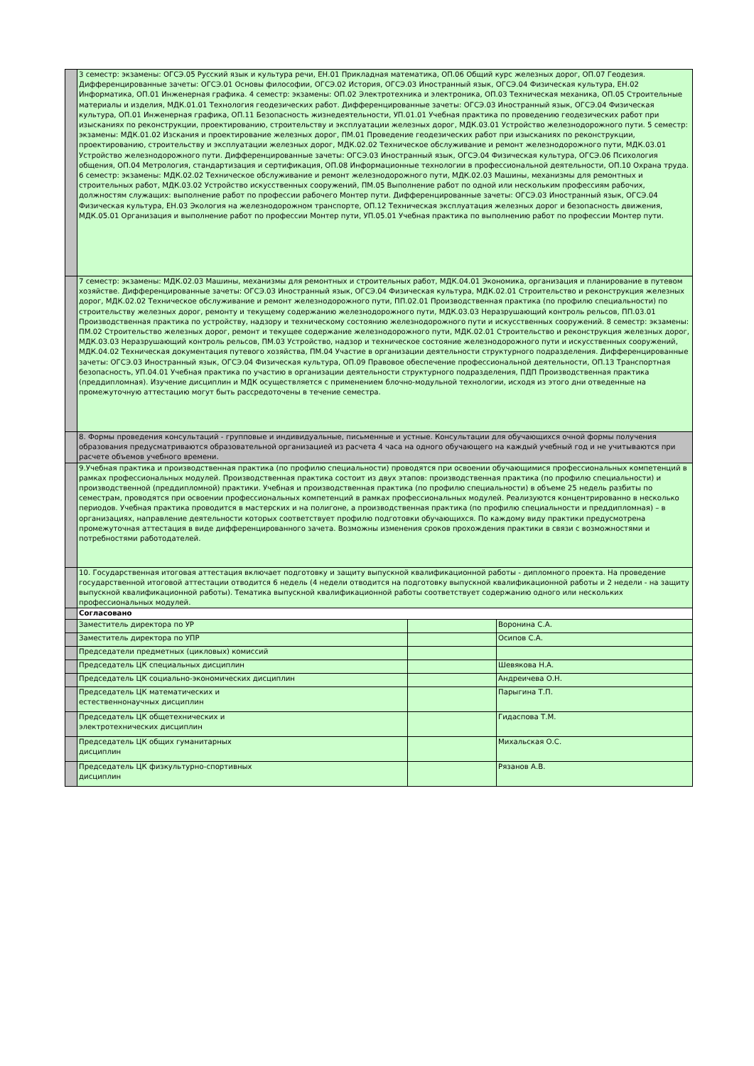| | 3 семестр: экзамены: ОГСЭ.05 Русский язык и культура речи, ЕН.01 Прикладная математика, ОП.06 Общий курс железных дорог, ОП.07 Геодезия. Дифференцированные зачеты: ОГСЭ.01 Основы философии, ОГСЭ.02 История, ОГСЭ.03 Иностранный язык, ОГСЭ.04 Физическая культура, ЕН.02 Информатика, ОП.01 Инженерная графика. 4 семестр: экзамены: ОП.02 Электротехника и электроника, ОП.03 Техническая механика, ОП.05 Строительные материалы и изделия, МДК.01.01 Технология геодезических работ. Дифференцированные зачеты: ОГСЭ.03 Иностранный язык, ОГСЭ.04 Физическая культура, ОП.01 Инженерная графика, ОП.11 Безопасность жизнедеятельности, УП.01.01 Учебная практика по проведению геодезических работ при изысканиях по реконструкции, проектированию, строительству и эксплуатации железных дорог, МДК.03.01 Устройство железнодорожного пути. 5 семестр: экзамены: МДК.01.02 Изскания и проектирование железных дорог, ПМ.01 Проведение геодезических работ при изысканиях по реконструкции, проектированию, строительству и эксплуатации железных дорог, МДК.02.02 Техническое обслуживание и ремонт железнодорожного пути, МДК.03.01 Устройство железнодорожного пути. Дифференцированные зачеты: ОГСЭ.03 Иностранный язык, ОГСЭ.04 Физическая культура, ОГСЭ.06 Психология общения, ОП.04 Метрология, стандартизация и сертификация, ОП.08 Информационные технологии в профессиональной деятельности, ОП.10 Охрана труда. 6 семестр: экзамены: МДК.02.02 Техническое обслуживание и ремонт железнодорожного пути, МДК.02.03 Машины, механизмы для ремонтных и строительных работ, МДК.03.02 Устройство искусственных сооружений, ПМ.05 Выполнение работ по одной или нескольким профессиям рабочих, должностям служащих: выполнение работ по профессии рабочего Монтер пути. Дифференцированные зачеты: ОГСЭ.03 Иностранный язык, ОГСЭ.04 Физическая культура, ЕН.03 Экология на железнодорожном транспорте, ОП.12 Техническая эксплуатация железных дорог и безопасность движения, МДК.05.01 Организация и выполнение работ по профессии Монтер пути, УП.05.01 Учебная практика по выполнению работ по профессии Монтер пути. | | |
| | 7 семестр: экзамены: МДК.02.03 Машины, механизмы для ремонтных и строительных работ, МДК.04.01 Экономика, организация и планирование в путевом хозяйстве. Дифференцированные зачеты: ОГСЭ.03 Иностранный язык, ОГСЭ.04 Физическая культура, МДК.02.01 Строительство и реконструкция железных дорог, МДК.02.02 Техническое обслуживание и ремонт железнодорожного пути, ПП.02.01 Производственная практика (по профилю специальности) по строительству железных дорог, ремонту и текущему содержанию железнодорожного пути, МДК.03.03 Неразрушающий контроль рельсов, ПП.03.01 Производственная практика по устройству, надзору и техническому состоянию железнодорожного пути и искусственных сооружений. 8 семестр: экзамены: ПМ.02 Строительство железных дорог, ремонт и текущее содержание железнодорожного пути, МДК.02.01 Строительство и реконструкция железных дорог, МДК.03.03 Неразрушающий контроль рельсов, ПМ.03 Устройство, надзор и техническое состояние железнодорожного пути и искусственных сооружений, МДК.04.02 Техническая документация путевого хозяйства, ПМ.04 Участие в организации деятельности структурного подразделения. Дифференцированные зачеты: ОГСЭ.03 Иностранный язык, ОГСЭ.04 Физическая культура, ОП.09 Правовое обеспечение профессиональной деятельности, ОП.13 Транспортная безопасность, УП.04.01 Учебная практика по участию в организации деятельности структурного подразделения, ПДП Производственная практика (преддипломная). Изучение дисциплин и МДК осуществляется с применением блочно-модульной технологии, исходя из этого дни отведенные на промежуточную аттестацию могут быть рассредоточены в течение семестра. | | |
| | 8. Формы проведения консультаций - групповые и индивидуальные, письменные и устные. Консультации для обучающихся очной формы получения образования предусматриваются образовательной организацией из расчета 4 часа на одного обучающего на каждый учебный год и не учитываются при расчете объемов учебного времени. | | |
| | 9.Учебная практика и производственная практика (по профилю специальности) проводятся при освоении обучающимися профессиональных компетенций в рамках профессиональных модулей. Производственная практика состоит из двух этапов: производственная практика (по профилю специальности) и производственной (преддипломной) практики. Учебная и производственная практика (по профилю специальности) в объеме 25 недель разбиты по семестрам, проводятся при освоении профессиональных компетенций в рамках профессиональных модулей. Реализуются концентрированно в несколько периодов. Учебная практика проводится в мастерских и на полигоне, а производственная практика (по профилю специальности и преддипломная) – в организациях, направление деятельности которых соответствует профилю подготовки обучающихся. По каждому виду практики предусмотрена промежуточная аттестация в виде дифференцированного зачета. Возможны изменения сроков прохождения практики в связи с возможностями и потребностями работодателей. | | |
| | 10. Государственная итоговая аттестация включает подготовку и защиту выпускной квалификационной работы - дипломного проекта. На проведение государственной итоговой аттестации отводится 6 недель (4 недели отводится на подготовку выпускной квалификационной работы и 2 недели - на защиту выпускной квалификационной работы). Тематика выпускной квалификационной работы соответствует содержанию одного или нескольких профессиональных модулей. | | |
| | Согласовано | | |
| | Заместитель директора по УР | | Воронина С.А. |
| | Заместитель директора по УПР | | Осипов С.А. |
| | Председатели предметных (цикловых) комиссий | | |
| | Председатель ЦК специальных дисциплин | | Шевякова Н.А. |
| | Председатель ЦК социально-экономических дисциплин | | Андреичева О.Н. |
| | Председатель ЦК математических и естественнонаучных дисциплин | | Парыгина Т.П. |
| | Председатель ЦК общетехнических и электротехнических дисциплин | | Гидаспова Т.М. |
| | Председатель ЦК общих гуманитарных дисциплин | | Михальская О.С. |
| | Председатель ЦК физкультурно-спортивных дисциплин | | Рязанов А.В. |